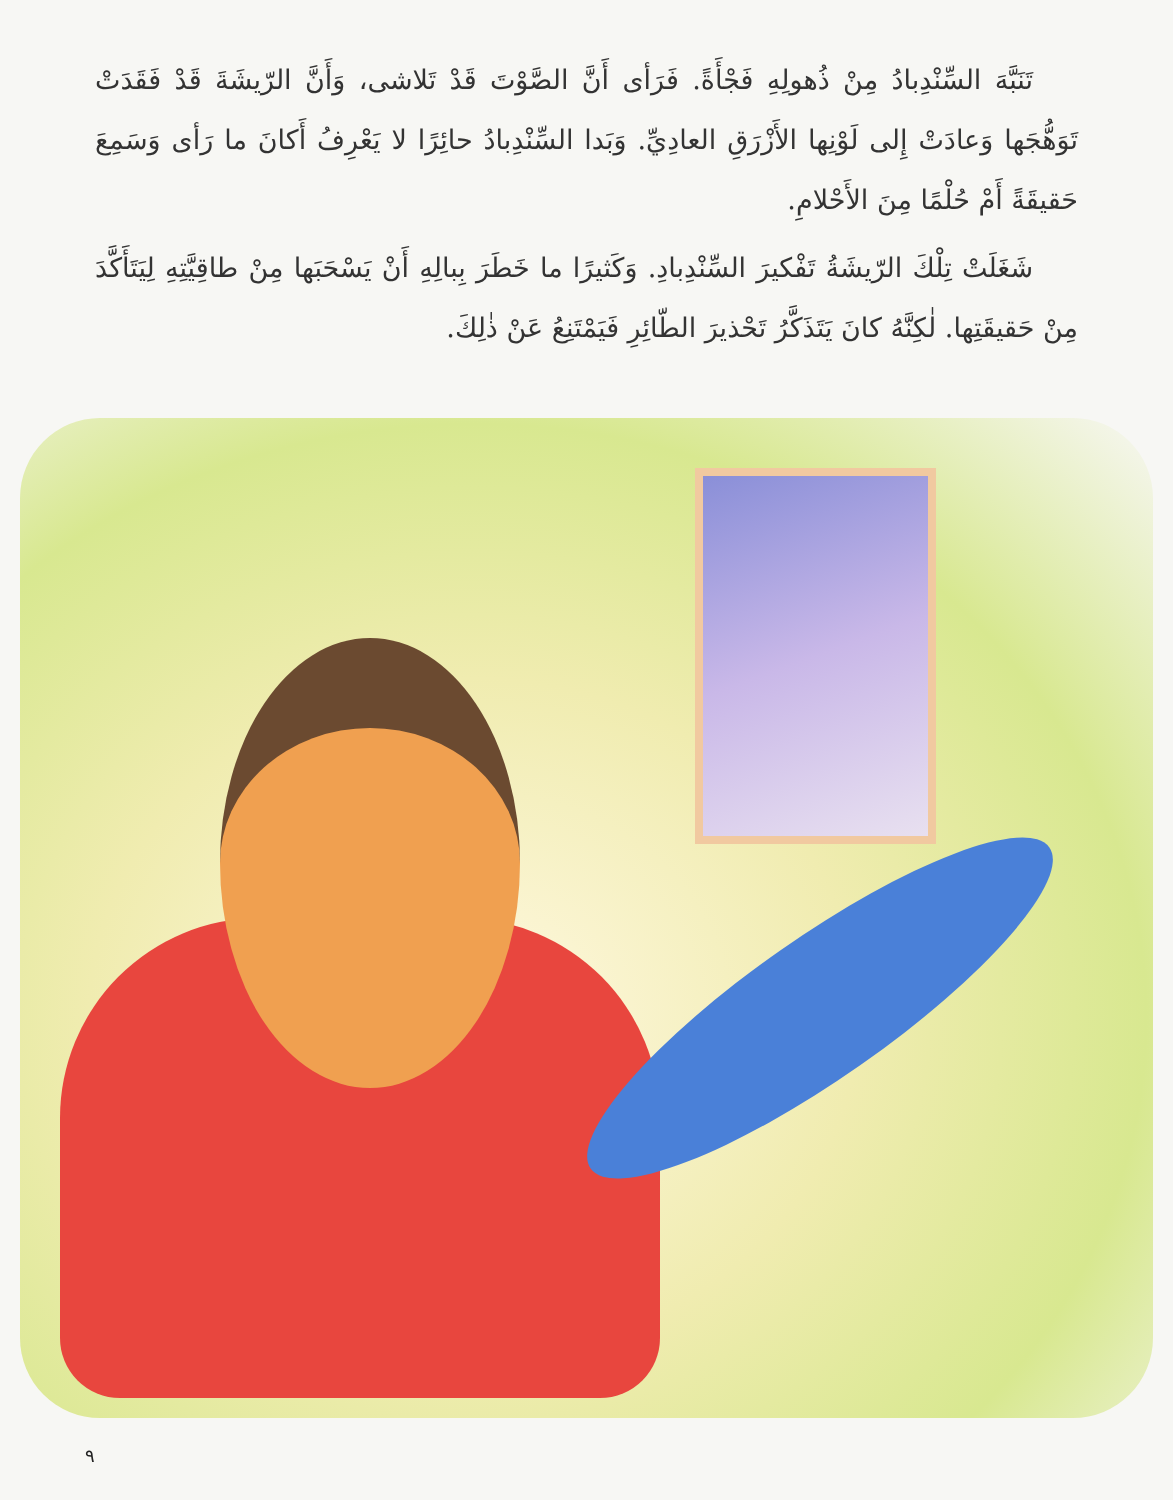تَنَبَّهَ السِّنْدِبادُ مِنْ ذُهولِهِ فَجْأَةً. فَرَأى أَنَّ الصَّوْتَ قَدْ تَلاشى، وَأَنَّ الرّيشَةَ قَدْ فَقَدَتْ تَوَهُّجَها وَعادَتْ إِلى لَوْنِها الأَزْرَقِ العادِيِّ. وَبَدا السِّنْدِبادُ حائِرًا لا يَعْرِفُ أَكانَ ما رَأى وَسَمِعَ حَقيقَةً أَمْ حُلْمًا مِنَ الأَحْلامِ.
شَغَلَتْ تِلْكَ الرّيشَةُ تَفْكيرَ السِّنْدِبادِ. وَكَثيرًا ما خَطَرَ بِبالِهِ أَنْ يَسْحَبَها مِنْ طاقِيَّتِهِ لِيَتَأَكَّدَ مِنْ حَقيقَتِها. لٰكِنَّهُ كانَ يَتَذَكَّرُ تَحْذيرَ الطّائِرِ فَيَمْتَنِعُ عَنْ ذٰلِكَ.
٩